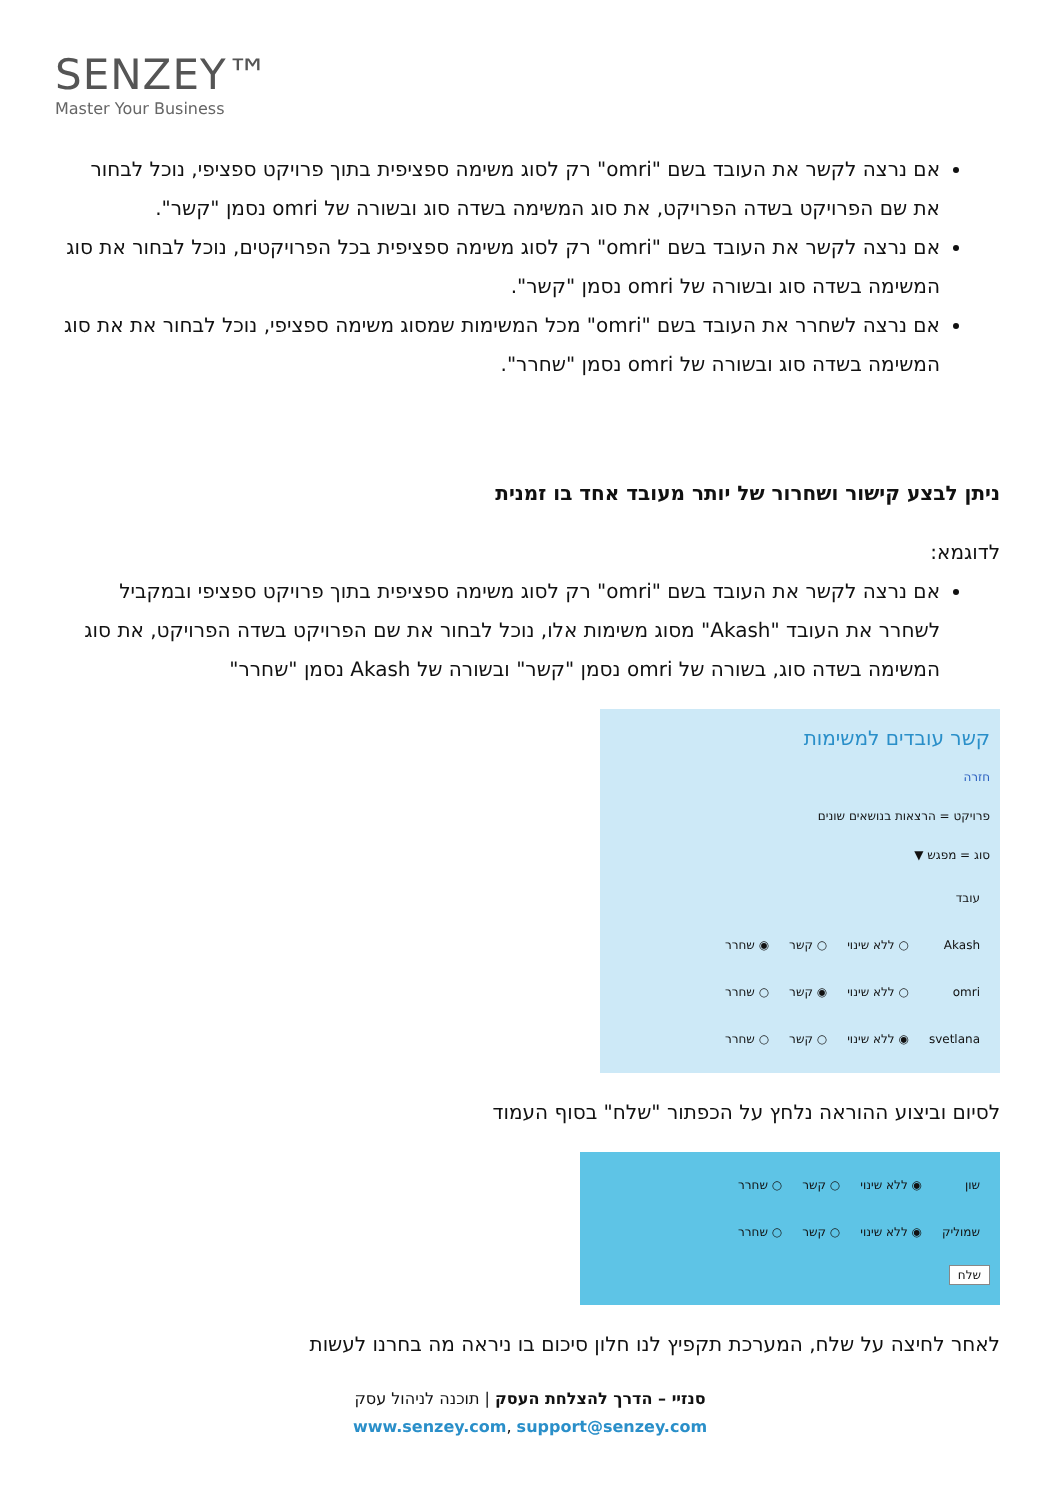SENZEY™
Master Your Business
אם נרצה לקשר את העובד בשם "omri" רק לסוג משימה ספציפית בתוך פרויקט ספציפי, נוכל לבחור את שם הפרויקט בשדה הפרויקט, את סוג המשימה בשדה סוג ובשורה של omri נסמן "קשר".
אם נרצה לקשר את העובד בשם "omri" רק לסוג משימה ספציפית בכל הפרויקטים, נוכל לבחור את סוג המשימה בשדה סוג ובשורה של omri נסמן "קשר".
אם נרצה לשחרר את העובד בשם "omri" מכל המשימות שמסוג משימה ספציפי, נוכל לבחור את את סוג המשימה בשדה סוג ובשורה של omri נסמן "שחרר".
ניתן לבצע קישור ושחרור של יותר מעובד אחד בו זמנית
לדוגמא:
אם נרצה לקשר את העובד בשם "omri" רק לסוג משימה ספציפית בתוך פרויקט ספציפי ובמקביל לשחרר את העובד "Akash" מסוג משימות אלו, נוכל לבחור את שם הפרויקט בשדה הפרויקט, את סוג המשימה בשדה סוג, בשורה של omri נסמן "קשר" ובשורה של Akash נסמן "שחרר"
קשר עובדים למשימות
חזרה
פרויקט = הרצאות בנושאים שונים
סוג = מפגש ▼
| עובד | | | |
| Akash | ○ ללא שינוי | ○ קשר | ◉ שחרר |
| omri | ○ ללא שינוי | ◉ קשר | ○ שחרר |
| svetlana | ◉ ללא שינוי | ○ קשר | ○ שחרר |
לסיום וביצוע ההוראה נלחץ על הכפתור "שלח" בסוף העמוד
| שון | ◉ ללא שינוי | ○ קשר | ○ שחרר |
| שמוליק | ◉ ללא שינוי | ○ קשר | ○ שחרר |
שלח
לאחר לחיצה על שלח, המערכת תקפיץ לנו חלון סיכום בו ניראה מה בחרנו לעשות
סנזיי – הדרך להצלחת העסק | תוכנה לניהול עסק
www.senzey.com, support@senzey.com